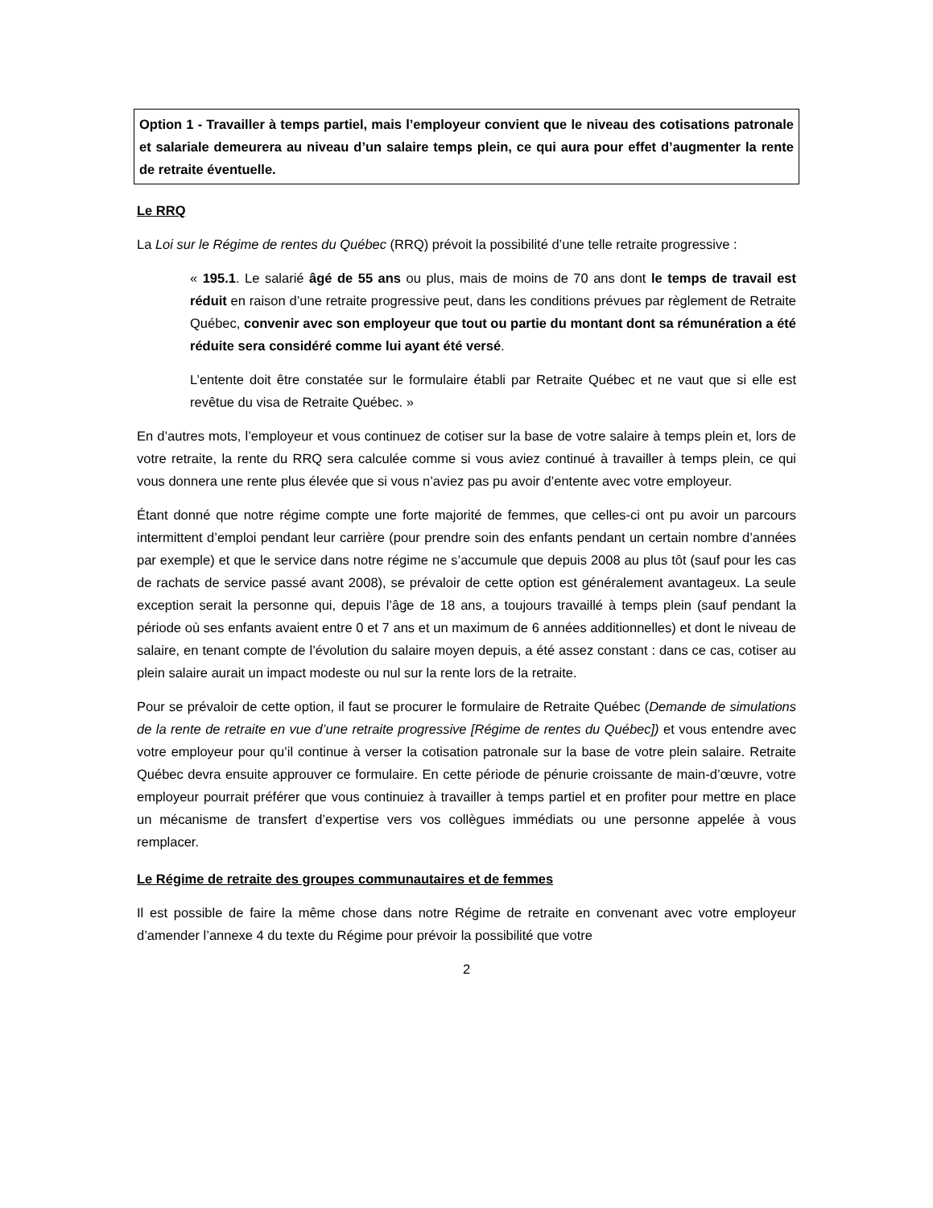Option 1 - Travailler à temps partiel, mais l’employeur convient que le niveau des cotisations patronale et salariale demeurera au niveau d’un salaire temps plein, ce qui aura pour effet d’augmenter la rente de retraite éventuelle.
Le RRQ
La Loi sur le Régime de rentes du Québec (RRQ) prévoit la possibilité d’une telle retraite progressive :
« 195.1. Le salarié âgé de 55 ans ou plus, mais de moins de 70 ans dont le temps de travail est réduit en raison d’une retraite progressive peut, dans les conditions prévues par règlement de Retraite Québec, convenir avec son employeur que tout ou partie du montant dont sa rémunération a été réduite sera considéré comme lui ayant été versé.
L’entente doit être constatée sur le formulaire établi par Retraite Québec et ne vaut que si elle est revêtue du visa de Retraite Québec. »
En d’autres mots, l’employeur et vous continuez de cotiser sur la base de votre salaire à temps plein et, lors de votre retraite, la rente du RRQ sera calculée comme si vous aviez continué à travailler à temps plein, ce qui vous donnera une rente plus élevée que si vous n’aviez pas pu avoir d’entente avec votre employeur.
Étant donné que notre régime compte une forte majorité de femmes, que celles-ci ont pu avoir un parcours intermittent d’emploi pendant leur carrière (pour prendre soin des enfants pendant un certain nombre d’années par exemple) et que le service dans notre régime ne s’accumule que depuis 2008 au plus tôt (sauf pour les cas de rachats de service passé avant 2008), se prévaloir de cette option est généralement avantageux. La seule exception serait la personne qui, depuis l’âge de 18 ans, a toujours travaillé à temps plein (sauf pendant la période où ses enfants avaient entre 0 et 7 ans et un maximum de 6 années additionnelles) et dont le niveau de salaire, en tenant compte de l’évolution du salaire moyen depuis, a été assez constant : dans ce cas, cotiser au plein salaire aurait un impact modeste ou nul sur la rente lors de la retraite.
Pour se prévaloir de cette option, il faut se procurer le formulaire de Retraite Québec (Demande de simulations de la rente de retraite en vue d’une retraite progressive [Régime de rentes du Québec]) et vous entendre avec votre employeur pour qu’il continue à verser la cotisation patronale sur la base de votre plein salaire. Retraite Québec devra ensuite approuver ce formulaire. En cette période de pénurie croissante de main-d’œuvre, votre employeur pourrait préférer que vous continuiez à travailler à temps partiel et en profiter pour mettre en place un mécanisme de transfert d’expertise vers vos collègues immédiats ou une personne appelée à vous remplacer.
Le Régime de retraite des groupes communautaires et de femmes
Il est possible de faire la même chose dans notre Régime de retraite en convenant avec votre employeur d’amender l’annexe 4 du texte du Régime pour prévoir la possibilité que votre
2